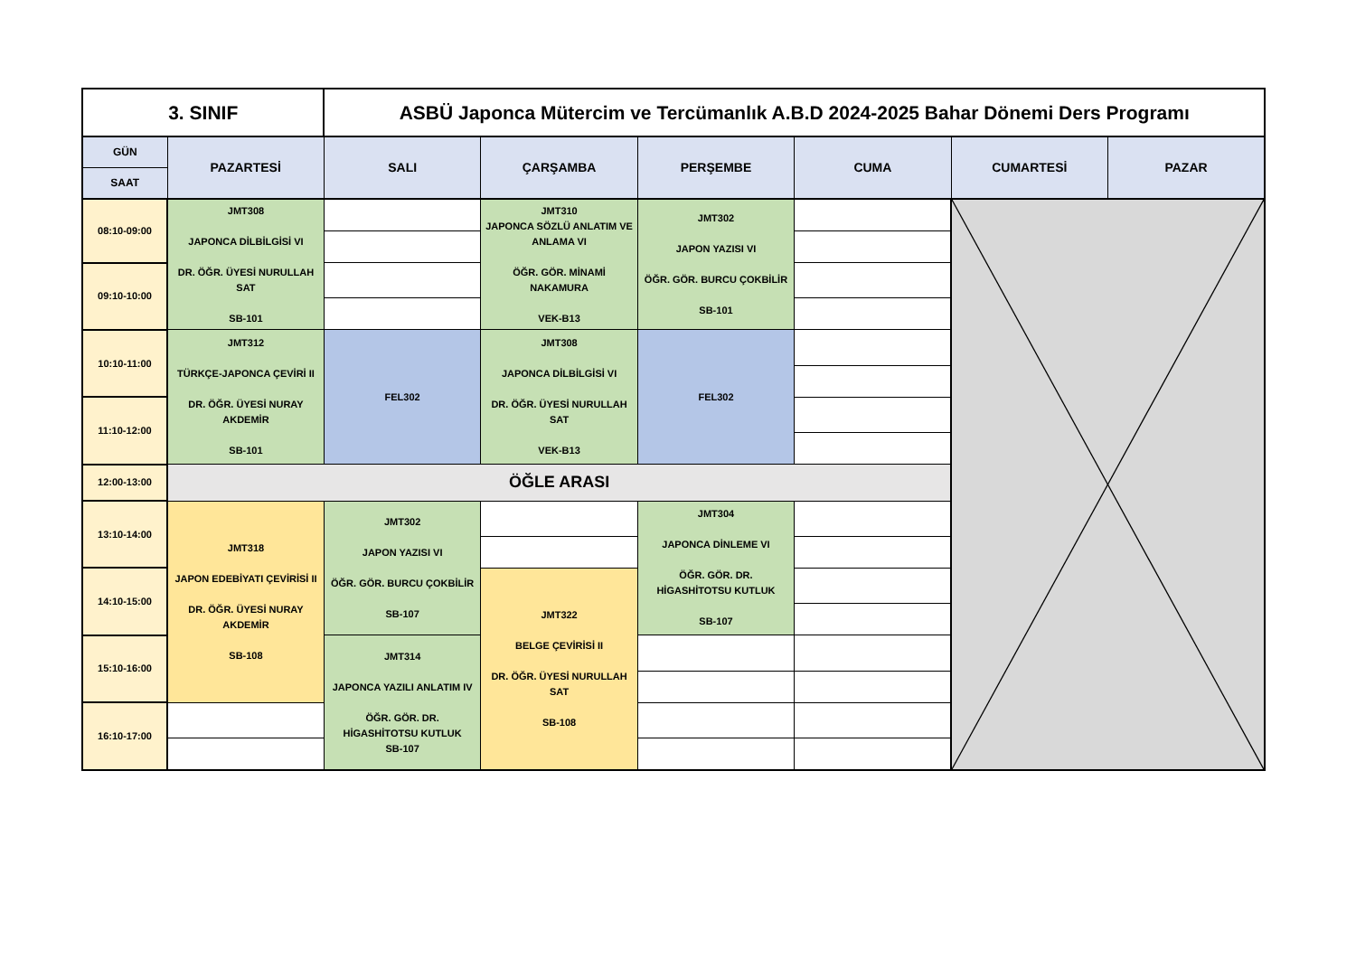| 3. SINIF | | ASBÜ Japonca Mütercim ve Tercümanlık A.B.D 2024-2025 Bahar Dönemi Ders Programı | | | | | |
| GÜN | PAZARTESİ | SALI | ÇARŞAMBA | PERŞEMBE | CUMA | CUMARTESİ | PAZAR |
| SAAT | | | | | | | |
| 08:10-09:00 | JMT308 JAPONCA DİLBİLGİSİ VI DR. ÖĞR. ÜYESİ NURULLAH SAT SB-101 | | JMT310 JAPONCA SÖZLÜ ANLATIM VE ANLAMA VI ÖĞR. GÖR. MİNAMİ NAKAMURA VEK-B13 | JMT302 JAPON YAZISI VI ÖĞR. GÖR. BURCU ÇOKBİLİR SB-101 | | | |
| 09:10-10:00 | | | | | | | |
| 10:10-11:00 | JMT312 TÜRKÇE-JAPONCA ÇEVİRİ II DR. ÖĞR. ÜYESİ NURAY AKDEMİR SB-101 | FEL302 | JMT308 JAPONCA DİLBİLGİSİ VI DR. ÖĞR. ÜYESİ NURULLAH SAT VEK-B13 | FEL302 | | | |
| 11:10-12:00 | | | | | | | |
| 12:00-13:00 | ÖĞLE ARASI | | | | | | |
| 13:10-14:00 | JMT318 JAPON EDEBİYATI ÇEVİRİSİ II DR. ÖĞR. ÜYESİ NURAY AKDEMİR SB-108 | JMT302 JAPON YAZISI VI ÖĞR. GÖR. BURCU ÇOKBİLİR SB-107 | | JMT304 JAPONCA DİNLEME VI ÖĞR. GÖR. DR. HİGASHİTOTSU KUTLUK SB-107 | | | |
| 14:10-15:00 | | | JMT322 BELGE ÇEVİRİSİ II DR. ÖĞR. ÜYESİ NURULLAH SAT SB-108 | | | | |
| 15:10-16:00 | | JMT314 JAPONCA YAZILI ANLATIM IV ÖĞR. GÖR. DR. HİGASHİTOTSU KUTLUK SB-107 | | | | | |
| 16:10-17:00 | | | | | | | |